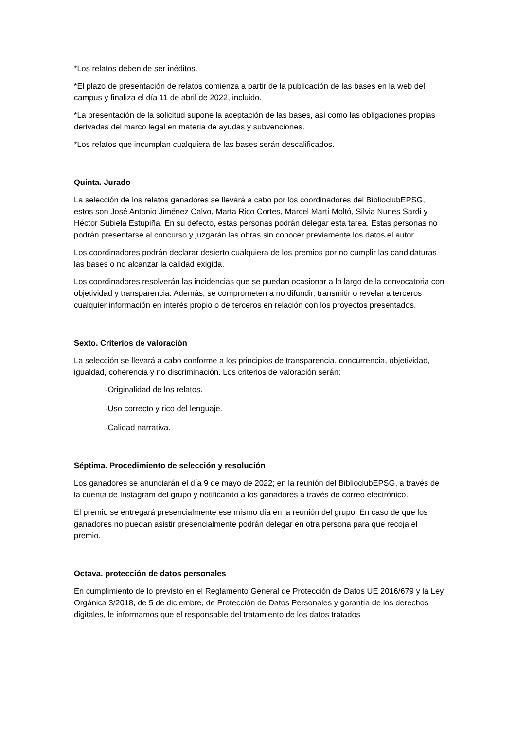*Los relatos deben de ser inéditos.
*El plazo de presentación de relatos comienza a partir de la publicación de las bases en la web del campus y finaliza el día 11 de abril de 2022, incluido.
*La presentación de la solicitud supone la aceptación de las bases, así como las obligaciones propias derivadas del marco legal en materia de ayudas y subvenciones.
*Los relatos que incumplan cualquiera de las bases serán descalificados.
Quinta. Jurado
La selección de los relatos ganadores se llevará a cabo por los coordinadores del BiblioclubEPSG, estos son José Antonio Jiménez Calvo, Marta Rico Cortes, Marcel Martí Moltó, Silvia Nunes Sardi y Héctor Subiela Estupiña. En su defecto, estas personas podrán delegar esta tarea. Estas personas no podrán presentarse al concurso y juzgarán las obras sin conocer previamente los datos el autor.
Los coordinadores podrán declarar desierto cualquiera de los premios por no cumplir las candidaturas las bases o no alcanzar la calidad exigida.
Los coordinadores resolverán las incidencias que se puedan ocasionar a lo largo de la convocatoria con objetividad y transparencia. Además, se comprometen a no difundir, transmitir o revelar a terceros cualquier información en interés propio o de terceros en relación con los proyectos presentados.
Sexto. Criterios de valoración
La selección se llevará a cabo conforme a los principios de transparencia, concurrencia, objetividad, igualdad, coherencia y no discriminación. Los criterios de valoración serán:
-Originalidad de los relatos.
-Uso correcto y rico del lenguaje.
-Calidad narrativa.
Séptima. Procedimiento de selección y resolución
Los ganadores se anunciarán el día 9 de mayo de 2022; en la reunión del BiblioclubEPSG, a través de la cuenta de Instagram del grupo y notificando a los ganadores a través de correo electrónico.
El premio se entregará presencialmente ese mismo día en la reunión del grupo. En caso de que los ganadores no puedan asistir presencialmente podrán delegar en otra persona para que recoja el premio.
Octava. protección de datos personales
En cumplimiento de lo previsto en el Reglamento General de Protección de Datos UE 2016/679 y la Ley Orgánica 3/2018, de 5 de diciembre, de Protección de Datos Personales y garantía de los derechos digitales, le informamos que el responsable del tratamiento de los datos tratados